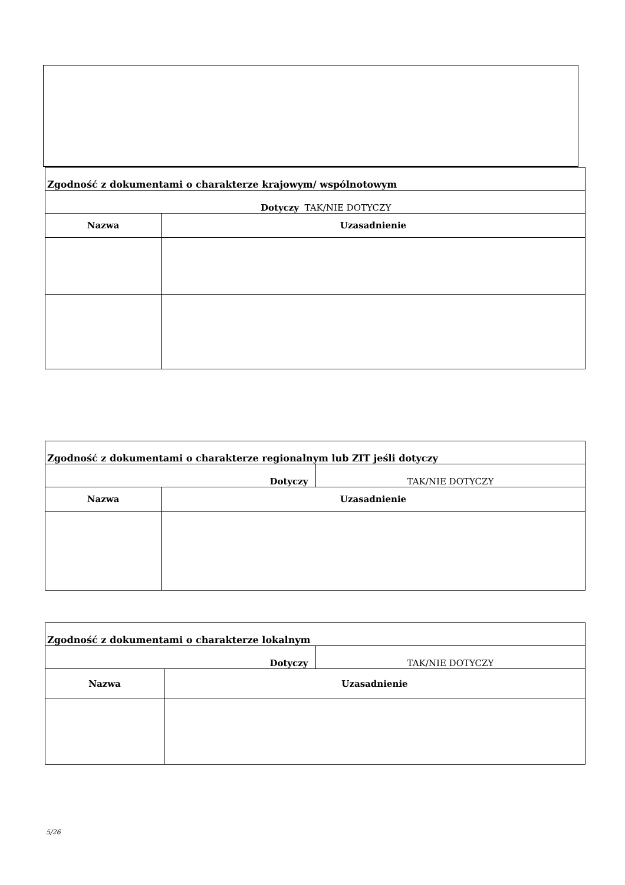| Zgodność z dokumentami o charakterze krajowym/ wspólnotowym | |
| --- | --- |
| Dotyczy TAK/NIE DOTYCZY | |
| Nazwa | Uzasadnienie |
| Zgodność z dokumentami o charakterze regionalnym lub ZIT jeśli dotyczy | | |
| --- | --- | --- |
| Dotyczy | | TAK/NIE DOTYCZY |
| Nazwa | Uzasadnienie | |
| Zgodność z dokumentami o charakterze lokalnym | | |
| --- | --- | --- |
| Dotyczy | | TAK/NIE DOTYCZY |
| Nazwa | Uzasadnienie | |
5/26